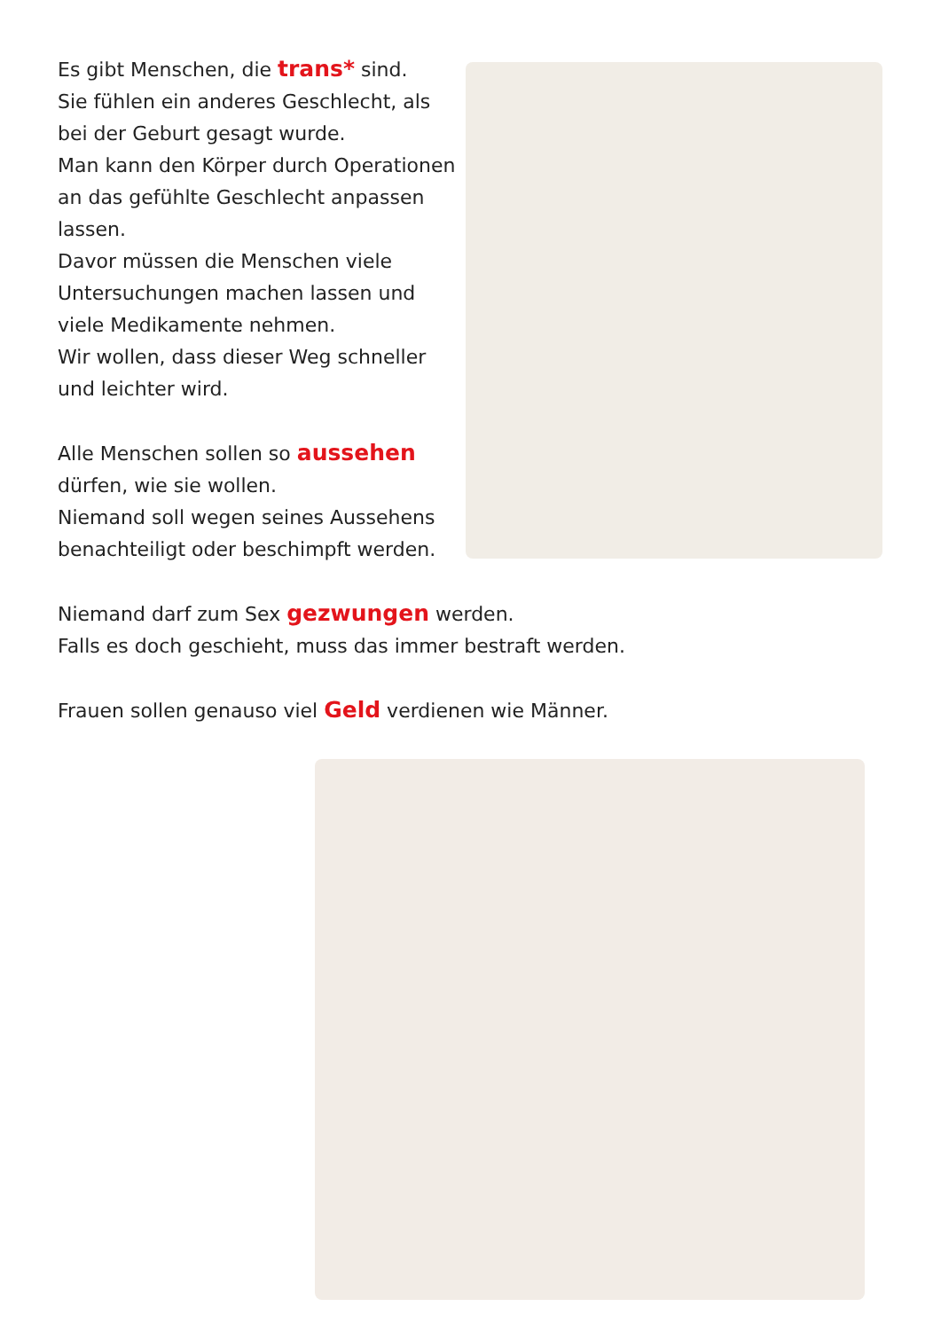Es gibt Menschen, die trans* sind.
Sie fühlen ein anderes Geschlecht, als bei der Geburt gesagt wurde.
Man kann den Körper durch Operationen an das gefühlte Geschlecht anpassen lassen.
Davor müssen die Menschen viele Untersuchungen machen lassen und viele Medikamente nehmen.
Wir wollen, dass dieser Weg schneller und leichter wird.
Alle Menschen sollen so aussehen dürfen, wie sie wollen.
Niemand soll wegen seines Aussehens benachteiligt oder beschimpft werden.
Niemand darf zum Sex gezwungen werden.
Falls es doch geschieht, muss das immer bestraft werden.
Frauen sollen genauso viel Geld verdienen wie Männer.